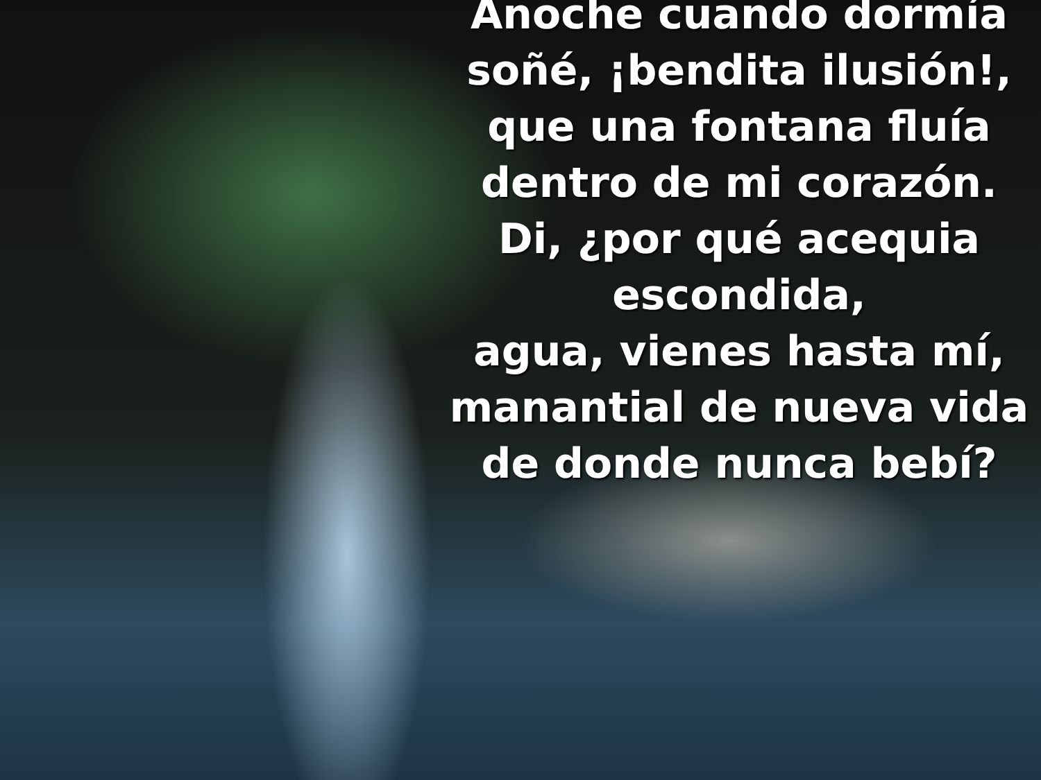Anoche cuando dormía
soñé, ¡bendita ilusión!,
que una fontana fluía
dentro de mi corazón.
Di, ¿por qué acequia escondida,
agua, vienes hasta mí,
manantial de nueva vida
de donde nunca bebí?